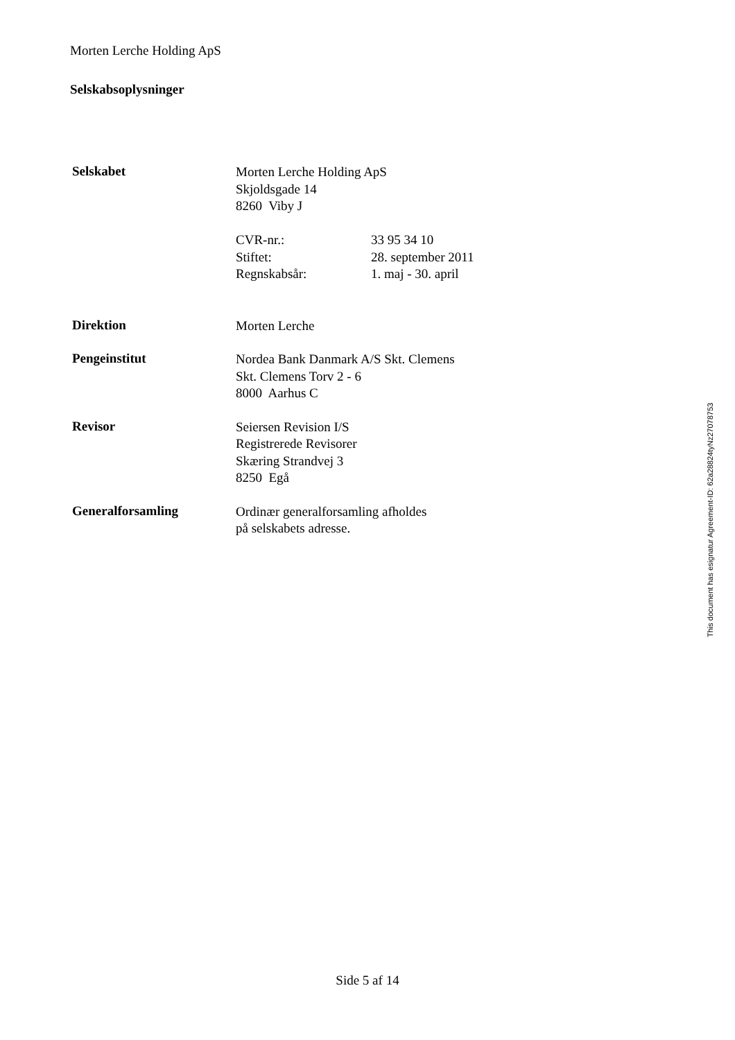Morten Lerche Holding ApS
Selskabsoplysninger
Selskabet
Morten Lerche Holding ApS
Skjoldsgade 14
8260 Viby J
CVR-nr.: 33 95 34 10
Stiftet: 28. september 2011
Regnskabsår: 1. maj - 30. april
Direktion
Morten Lerche
Pengeinstitut
Nordea Bank Danmark A/S Skt. Clemens
Skt. Clemens Torv 2 - 6
8000 Aarhus C
Revisor
Seiersen Revision I/S
Registrerede Revisorer
Skæring Strandvej 3
8250 Egå
Generalforsamling
Ordinær generalforsamling afholdes
på selskabets adresse.
This document has esignatur Agreement-ID: 62a28824tyNz27078753
Side 5 af 14